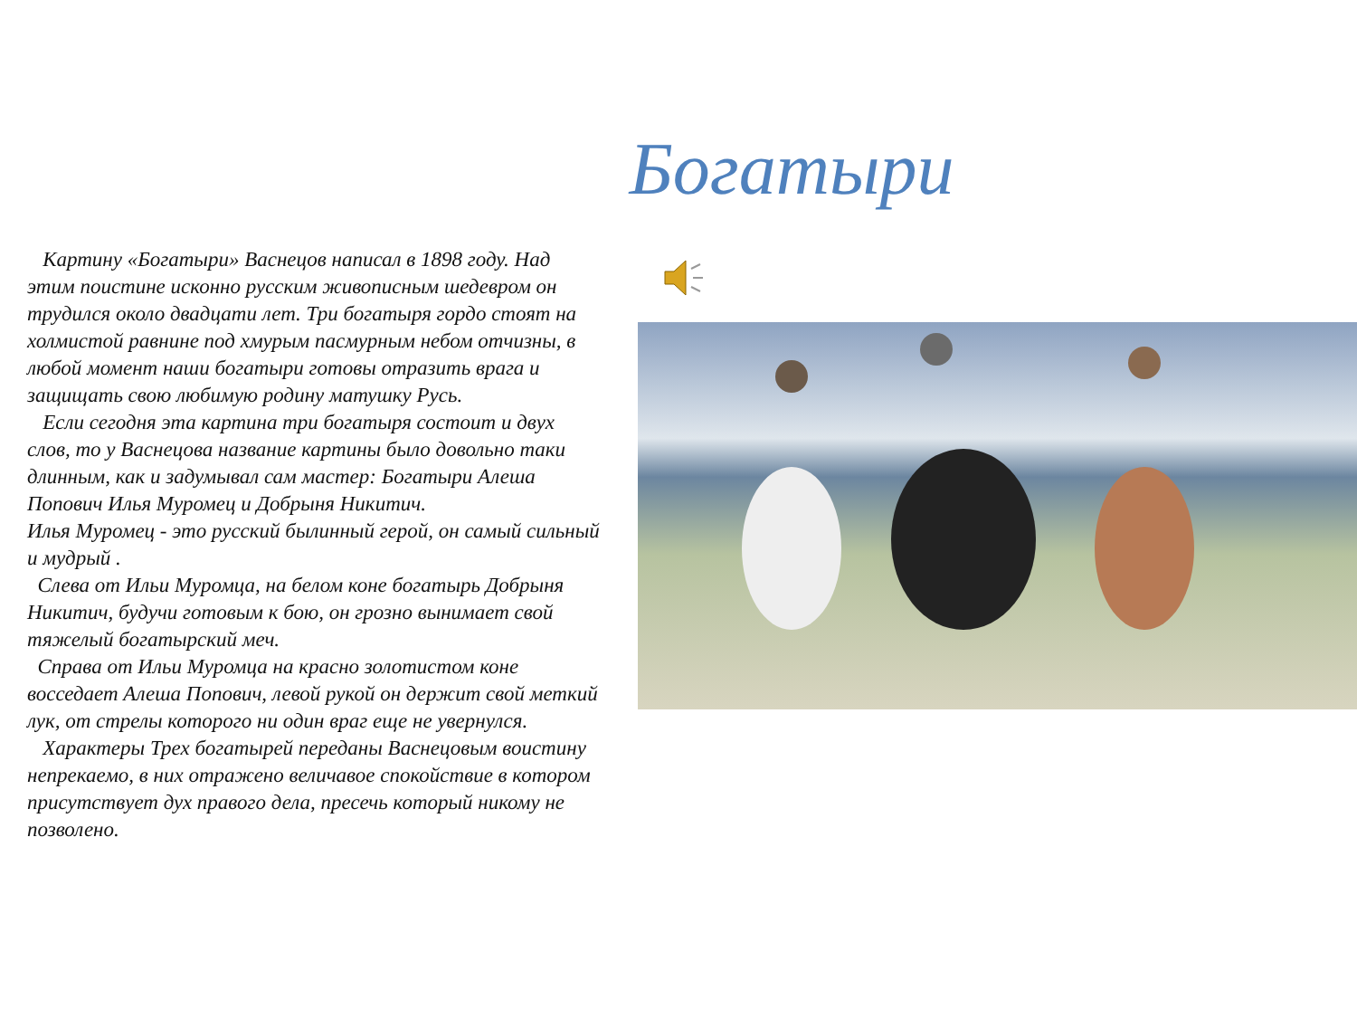Богатыри
Картину «Богатыри» Васнецов написал в 1898 году. Над этим поистине исконно русским живописным шедевром он трудился около двадцати лет. Три богатыря гордо стоят на холмистой равнине под хмурым пасмурным небом отчизны, в любой момент наши богатыри готовы отразить врага и защищать свою любимую родину матушку Русь.
Если сегодня эта картина три богатыря состоит и двух слов, то у Васнецова название картины было довольно таки длинным, как и задумывал сам мастер: Богатыри Алеша Попович Илья Муромец и Добрыня Никитич.
Илья Муромец - это русский былинный герой, он самый сильный и мудрый .
Слева от Ильи Муромца, на белом коне богатырь Добрыня Никитич, будучи готовым к бою, он грозно вынимает свой тяжелый богатырский меч.
Справа от Ильи Муромца на красно золотистом коне восседает Алеша Попович, левой рукой он держит свой меткий лук, от стрелы которого ни один враг еще не увернулся.
Характеры Трех богатырей переданы Васнецовым воистину непрекаемо, в них отражено величавое спокойствие в котором присутствует дух правого дела, пресечь который никому не позволено.